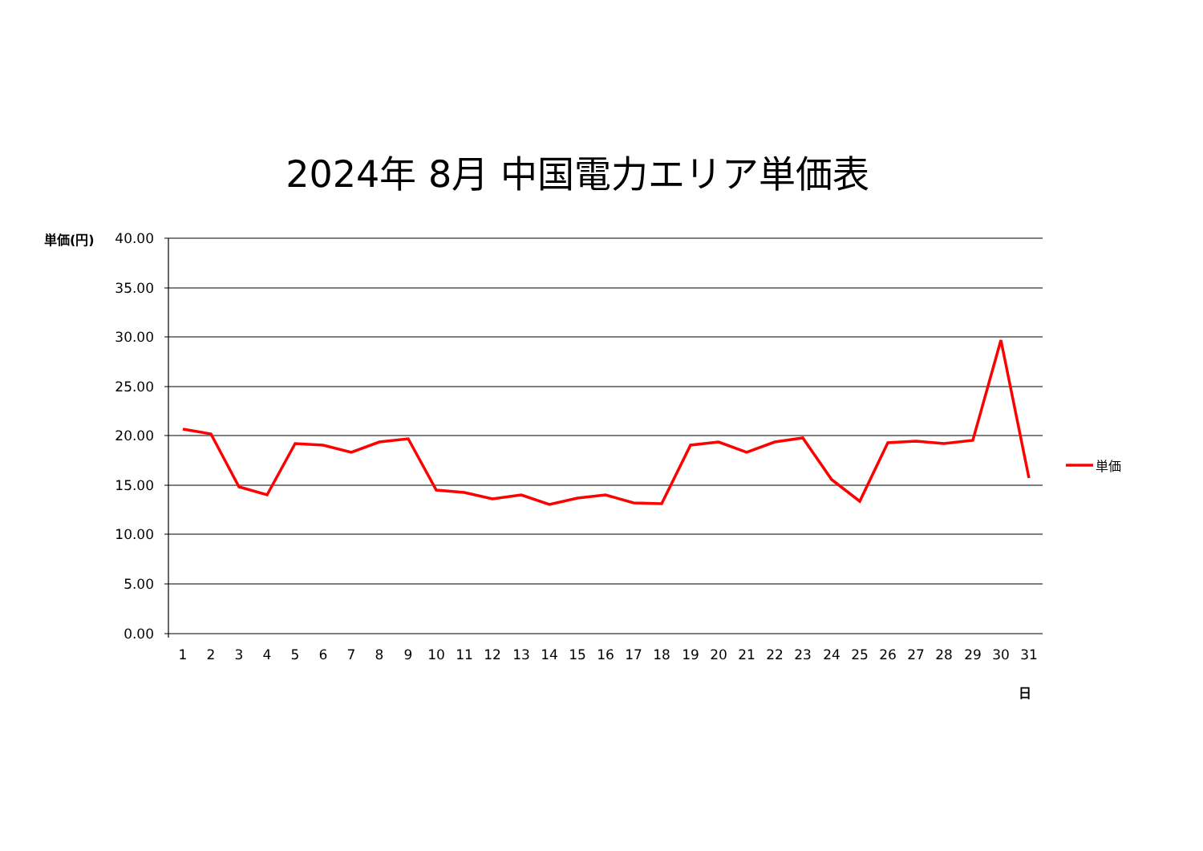2024年 8月 中国電力エリア単価表
単価(円)
40.00
35.00
30.00
25.00
20.00
15.00
10.00
5.00
0.00
1
2
3
4
5
6
7
8
9
10
11
12
13
14
15
16
17
18
19
20
21
22
23
24
25
26
27
28
29
30
31
日
単価